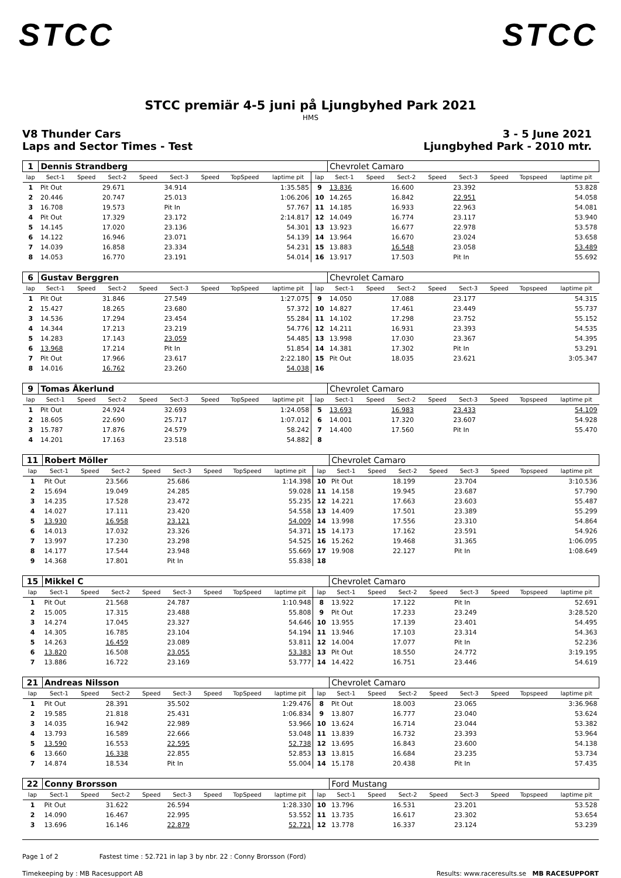STCC STCC
STCC premiär 4-5 juni på Ljungbyhed Park 2021
HMS
V8 Thunder Cars 3 - 5 June 2021
Laps and Sector Times - Test Ljungbyhed Park - 2010 mtr.
| 1 | Dennis Strandberg | | | | | | | | | Chevrolet Camaro | | | | | | | |
| lap | Sect-1 | Speed | Sect-2 | Speed | Sect-3 | Speed | TopSpeed | laptime pit | lap | Sect-1 | Speed | Sect-2 | Speed | Sect-3 | Speed | Topspeed | laptime pit |
| 1 | Pit Out | | 29.671 | | 34.914 | | | 1:35.585 | 9 | 13.836 | | 16.600 | | 23.392 | | | 53.828 |
| 2 | 20.446 | | 20.747 | | 25.013 | | | 1:06.206 | 10 | 14.265 | | 16.842 | | 22.951 | | | 54.058 |
| 3 | 16.708 | | 19.573 | | Pit In | | | 57.767 | 11 | 14.185 | | 16.933 | | 22.963 | | | 54.081 |
| 4 | Pit Out | | 17.329 | | 23.172 | | | 2:14.817 | 12 | 14.049 | | 16.774 | | 23.117 | | | 53.940 |
| 5 | 14.145 | | 17.020 | | 23.136 | | | 54.301 | 13 | 13.923 | | 16.677 | | 22.978 | | | 53.578 |
| 6 | 14.122 | | 16.946 | | 23.071 | | | 54.139 | 14 | 13.964 | | 16.670 | | 23.024 | | | 53.658 |
| 7 | 14.039 | | 16.858 | | 23.334 | | | 54.231 | 15 | 13.883 | | 16.548 | | 23.058 | | | 53.489 |
| 8 | 14.053 | | 16.770 | | 23.191 | | | 54.014 | 16 | 13.917 | | 17.503 | | Pit In | | | 55.692 |
| 6 | Gustav Berggren | | | | | | | | | Chevrolet Camaro | | | | | | | |
| lap | Sect-1 | Speed | Sect-2 | Speed | Sect-3 | Speed | TopSpeed | laptime pit | lap | Sect-1 | Speed | Sect-2 | Speed | Sect-3 | Speed | Topspeed | laptime pit |
| 1 | Pit Out | | 31.846 | | 27.549 | | | 1:27.075 | 9 | 14.050 | | 17.088 | | 23.177 | | | 54.315 |
| 2 | 15.427 | | 18.265 | | 23.680 | | | 57.372 | 10 | 14.827 | | 17.461 | | 23.449 | | | 55.737 |
| 3 | 14.536 | | 17.294 | | 23.454 | | | 55.284 | 11 | 14.102 | | 17.298 | | 23.752 | | | 55.152 |
| 4 | 14.344 | | 17.213 | | 23.219 | | | 54.776 | 12 | 14.211 | | 16.931 | | 23.393 | | | 54.535 |
| 5 | 14.283 | | 17.143 | | 23.059 | | | 54.485 | 13 | 13.998 | | 17.030 | | 23.367 | | | 54.395 |
| 6 | 13.968 | | 17.214 | | Pit In | | | 51.854 | 14 | 14.381 | | 17.302 | | Pit In | | | 53.291 |
| 7 | Pit Out | | 17.966 | | 23.617 | | | 2:22.180 | 15 | Pit Out | | 18.035 | | 23.621 | | | 3:05.347 |
| 8 | 14.016 | | 16.762 | | 23.260 | | | 54.038 | 16 | | | | | | | | |
| 9 | Tomas Åkerlund | | | | | | | | | Chevrolet Camaro | | | | | | | |
| lap | Sect-1 | Speed | Sect-2 | Speed | Sect-3 | Speed | TopSpeed | laptime pit | lap | Sect-1 | Speed | Sect-2 | Speed | Sect-3 | Speed | Topspeed | laptime pit |
| 1 | Pit Out | | 24.924 | | 32.693 | | | 1:24.058 | 5 | 13.693 | | 16.983 | | 23.433 | | | 54.109 |
| 2 | 18.605 | | 22.690 | | 25.717 | | | 1:07.012 | 6 | 14.001 | | 17.320 | | 23.607 | | | 54.928 |
| 3 | 15.787 | | 17.876 | | 24.579 | | | 58.242 | 7 | 14.400 | | 17.560 | | Pit In | | | 55.470 |
| 4 | 14.201 | | 17.163 | | 23.518 | | | 54.882 | 8 | | | | | | | | |
| 11 | Robert Möller | | | | | | | | | Chevrolet Camaro | | | | | | | |
| lap | Sect-1 | Speed | Sect-2 | Speed | Sect-3 | Speed | TopSpeed | laptime pit | lap | Sect-1 | Speed | Sect-2 | Speed | Sect-3 | Speed | Topspeed | laptime pit |
| 1 | Pit Out | | 23.566 | | 25.686 | | | 1:14.398 | 10 | Pit Out | | 18.199 | | 23.704 | | | 3:10.536 |
| 2 | 15.694 | | 19.049 | | 24.285 | | | 59.028 | 11 | 14.158 | | 19.945 | | 23.687 | | | 57.790 |
| 3 | 14.235 | | 17.528 | | 23.472 | | | 55.235 | 12 | 14.221 | | 17.663 | | 23.603 | | | 55.487 |
| 4 | 14.027 | | 17.111 | | 23.420 | | | 54.558 | 13 | 14.409 | | 17.501 | | 23.389 | | | 55.299 |
| 5 | 13.930 | | 16.958 | | 23.121 | | | 54.009 | 14 | 13.998 | | 17.556 | | 23.310 | | | 54.864 |
| 6 | 14.013 | | 17.032 | | 23.326 | | | 54.371 | 15 | 14.173 | | 17.162 | | 23.591 | | | 54.926 |
| 7 | 13.997 | | 17.230 | | 23.298 | | | 54.525 | 16 | 15.262 | | 19.468 | | 31.365 | | | 1:06.095 |
| 8 | 14.177 | | 17.544 | | 23.948 | | | 55.669 | 17 | 19.908 | | 22.127 | | Pit In | | | 1:08.649 |
| 9 | 14.368 | | 17.801 | | Pit In | | | 55.838 | 18 | | | | | | | | |
| 15 | Mikkel C | | | | | | | | | Chevrolet Camaro | | | | | | | |
| lap | Sect-1 | Speed | Sect-2 | Speed | Sect-3 | Speed | TopSpeed | laptime pit | lap | Sect-1 | Speed | Sect-2 | Speed | Sect-3 | Speed | Topspeed | laptime pit |
| 1 | Pit Out | | 21.568 | | 24.787 | | | 1:10.948 | 8 | 13.922 | | 17.122 | | Pit In | | | 52.691 |
| 2 | 15.005 | | 17.315 | | 23.488 | | | 55.808 | 9 | Pit Out | | 17.233 | | 23.249 | | | 3:28.520 |
| 3 | 14.274 | | 17.045 | | 23.327 | | | 54.646 | 10 | 13.955 | | 17.139 | | 23.401 | | | 54.495 |
| 4 | 14.305 | | 16.785 | | 23.104 | | | 54.194 | 11 | 13.946 | | 17.103 | | 23.314 | | | 54.363 |
| 5 | 14.263 | | 16.459 | | 23.089 | | | 53.811 | 12 | 14.004 | | 17.077 | | Pit In | | | 52.236 |
| 6 | 13.820 | | 16.508 | | 23.055 | | | 53.383 | 13 | Pit Out | | 18.550 | | 24.772 | | | 3:19.195 |
| 7 | 13.886 | | 16.722 | | 23.169 | | | 53.777 | 14 | 14.422 | | 16.751 | | 23.446 | | | 54.619 |
| 21 | Andreas Nilsson | | | | | | | | | Chevrolet Camaro | | | | | | | |
| lap | Sect-1 | Speed | Sect-2 | Speed | Sect-3 | Speed | TopSpeed | laptime pit | lap | Sect-1 | Speed | Sect-2 | Speed | Sect-3 | Speed | Topspeed | laptime pit |
| 1 | Pit Out | | 28.391 | | 35.502 | | | 1:29.476 | 8 | Pit Out | | 18.003 | | 23.065 | | | 3:36.968 |
| 2 | 19.585 | | 21.818 | | 25.431 | | | 1:06.834 | 9 | 13.807 | | 16.777 | | 23.040 | | | 53.624 |
| 3 | 14.035 | | 16.942 | | 22.989 | | | 53.966 | 10 | 13.624 | | 16.714 | | 23.044 | | | 53.382 |
| 4 | 13.793 | | 16.589 | | 22.666 | | | 53.048 | 11 | 13.839 | | 16.732 | | 23.393 | | | 53.964 |
| 5 | 13.590 | | 16.553 | | 22.595 | | | 52.738 | 12 | 13.695 | | 16.843 | | 23.600 | | | 54.138 |
| 6 | 13.660 | | 16.338 | | 22.855 | | | 52.853 | 13 | 13.815 | | 16.684 | | 23.235 | | | 53.734 |
| 7 | 14.874 | | 18.534 | | Pit In | | | 55.004 | 14 | 15.178 | | 20.438 | | Pit In | | | 57.435 |
| 22 | Conny Brorsson | | | | | | | | | Ford Mustang | | | | | | | |
| lap | Sect-1 | Speed | Sect-2 | Speed | Sect-3 | Speed | TopSpeed | laptime pit | lap | Sect-1 | Speed | Sect-2 | Speed | Sect-3 | Speed | Topspeed | laptime pit |
| 1 | Pit Out | | 31.622 | | 26.594 | | | 1:28.330 | 10 | 13.796 | | 16.531 | | 23.201 | | | 53.528 |
| 2 | 14.090 | | 16.467 | | 22.995 | | | 53.552 | 11 | 13.735 | | 16.617 | | 23.302 | | | 53.654 |
| 3 | 13.696 | | 16.146 | | 22.879 | | | 52.721 | 12 | 13.778 | | 16.337 | | 23.124 | | | 53.239 |
Page 1 of 2 Fastest time : 52.721 in lap 3 by nbr. 22 : Conny Brorsson (Ford)
Timekeeping by : MB Racesupport AB Results: www.raceresults.se MB RACESUPPORT